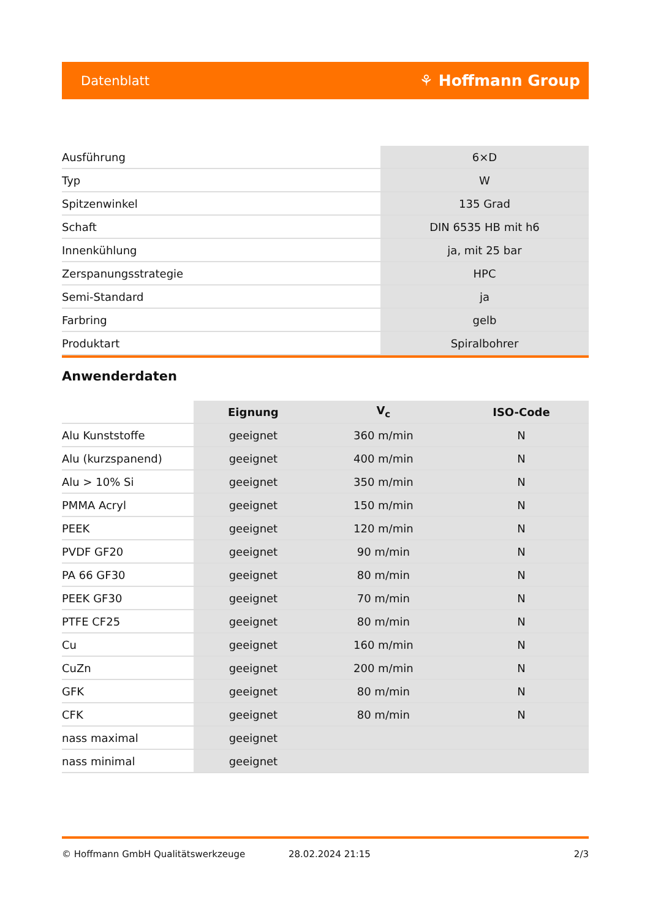Datenblatt ⚘ Hoffmann Group
| Ausführung | 6×D |
| Typ | W |
| Spitzenwinkel | 135 Grad |
| Schaft | DIN 6535 HB mit h6 |
| Innenkühlung | ja, mit 25 bar |
| Zerspanungsstrategie | HPC |
| Semi-Standard | ja |
| Farbring | gelb |
| Produktart | Spiralbohrer |
Anwenderdaten
| | Eignung | V<sub>c</sub> | ISO-Code |
| Alu Kunststoffe | geeignet | 360 m/min | N |
| Alu (kurzspanend) | geeignet | 400 m/min | N |
| Alu > 10% Si | geeignet | 350 m/min | N |
| PMMA Acryl | geeignet | 150 m/min | N |
| PEEK | geeignet | 120 m/min | N |
| PVDF GF20 | geeignet | 90 m/min | N |
| PA 66 GF30 | geeignet | 80 m/min | N |
| PEEK GF30 | geeignet | 70 m/min | N |
| PTFE CF25 | geeignet | 80 m/min | N |
| Cu | geeignet | 160 m/min | N |
| CuZn | geeignet | 200 m/min | N |
| GFK | geeignet | 80 m/min | N |
| CFK | geeignet | 80 m/min | N |
| nass maximal | geeignet | | |
| nass minimal | geeignet | | |
© Hoffmann GmbH Qualitätswerkzeuge 28.02.2024 21:15 2/3